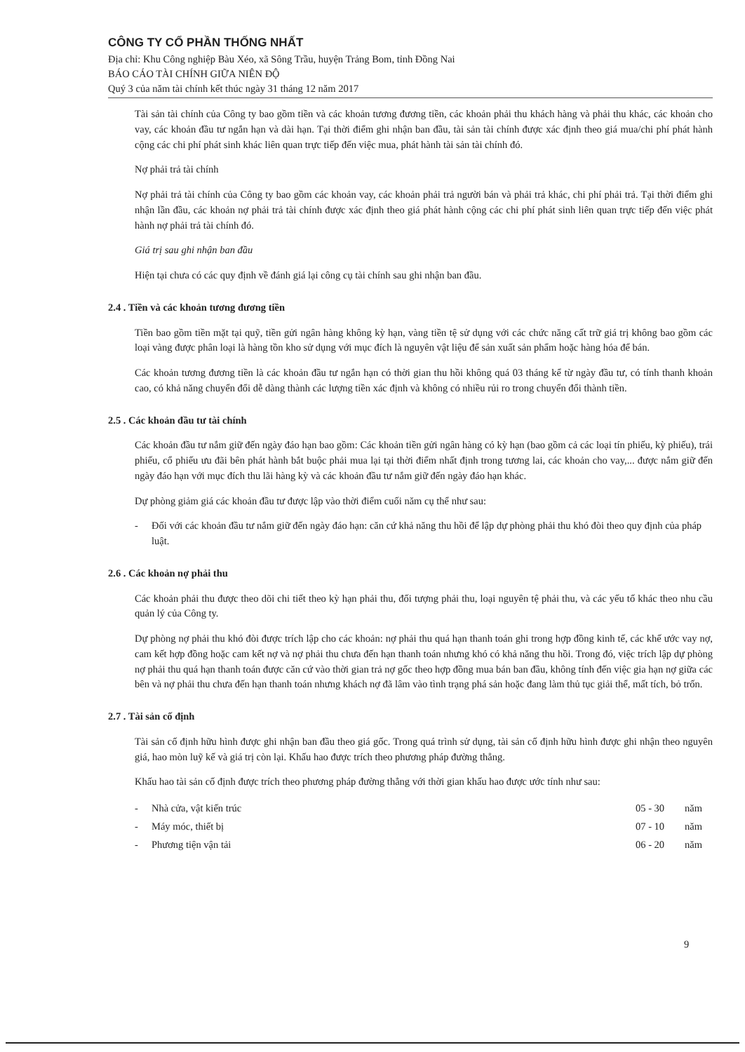CÔNG TY CỔ PHẦN THỐNG NHẤT
Địa chỉ: Khu Công nghiệp Bàu Xéo, xã Sông Trầu, huyện Trảng Bom, tỉnh Đồng Nai
BÁO CÁO TÀI CHÍNH GIỮA NIÊN ĐỘ
Quý 3 của năm tài chính kết thúc ngày 31 tháng 12 năm 2017
Tài sản tài chính của Công ty bao gồm tiền và các khoản tương đương tiền, các khoản phải thu khách hàng và phải thu khác, các khoản cho vay, các khoản đầu tư ngắn hạn và dài hạn. Tại thời điểm ghi nhận ban đầu, tài sản tài chính được xác định theo giá mua/chi phí phát hành cộng các chi phí phát sinh khác liên quan trực tiếp đến việc mua, phát hành tài sản tài chính đó.
Nợ phải trả tài chính
Nợ phải trả tài chính của Công ty bao gồm các khoản vay, các khoản phải trả người bán và phải trả khác, chi phí phải trả. Tại thời điểm ghi nhận lần đầu, các khoản nợ phải trả tài chính được xác định theo giá phát hành cộng các chi phí phát sinh liên quan trực tiếp đến việc phát hành nợ phải trả tài chính đó.
Giá trị sau ghi nhận ban đầu
Hiện tại chưa có các quy định về đánh giá lại công cụ tài chính sau ghi nhận ban đầu.
2.4 . Tiền và các khoản tương đương tiền
Tiền bao gồm tiền mặt tại quỹ, tiền gửi ngân hàng không kỳ hạn, vàng tiền tệ sử dụng với các chức năng cất trữ giá trị không bao gồm các loại vàng được phân loại là hàng tồn kho sử dụng với mục đích là nguyên vật liệu để sản xuất sản phẩm hoặc hàng hóa để bán.
Các khoản tương đương tiền là các khoản đầu tư ngắn hạn có thời gian thu hồi không quá 03 tháng kể từ ngày đầu tư, có tính thanh khoản cao, có khả năng chuyển đổi dễ dàng thành các lượng tiền xác định và không có nhiều rủi ro trong chuyển đổi thành tiền.
2.5 . Các khoản đầu tư tài chính
Các khoản đầu tư nắm giữ đến ngày đáo hạn bao gồm: Các khoản tiền gửi ngân hàng có kỳ hạn (bao gồm cả các loại tín phiếu, kỳ phiếu), trái phiếu, cổ phiếu ưu đãi bên phát hành bắt buộc phải mua lại tại thời điểm nhất định trong tương lai, các khoản cho vay,... được nắm giữ đến ngày đáo hạn với mục đích thu lãi hàng kỳ và các khoản đầu tư nắm giữ đến ngày đáo hạn khác.
Dự phòng giảm giá các khoản đầu tư được lập vào thời điểm cuối năm cụ thể như sau:
- Đối với các khoản đầu tư nắm giữ đến ngày đáo hạn: căn cứ khả năng thu hồi để lập dự phòng phải thu khó đòi theo quy định của pháp luật.
2.6 . Các khoản nợ phải thu
Các khoản phải thu được theo dõi chi tiết theo kỳ hạn phải thu, đối tượng phải thu, loại nguyên tệ phải thu, và các yếu tố khác theo nhu cầu quản lý của Công ty.
Dự phòng nợ phải thu khó đòi được trích lập cho các khoản: nợ phải thu quá hạn thanh toán ghi trong hợp đồng kinh tế, các khế ước vay nợ, cam kết hợp đồng hoặc cam kết nợ và nợ phải thu chưa đến hạn thanh toán nhưng khó có khả năng thu hồi. Trong đó, việc trích lập dự phòng nợ phải thu quá hạn thanh toán được căn cứ vào thời gian trả nợ gốc theo hợp đồng mua bán ban đầu, không tính đến việc gia hạn nợ giữa các bên và nợ phải thu chưa đến hạn thanh toán nhưng khách nợ đã lâm vào tình trạng phá sản hoặc đang làm thủ tục giải thể, mất tích, bỏ trốn.
2.7 . Tài sản cố định
Tài sản cố định hữu hình được ghi nhận ban đầu theo giá gốc. Trong quá trình sử dụng, tài sản cố định hữu hình được ghi nhận theo nguyên giá, hao mòn luỹ kế và giá trị còn lại. Khấu hao được trích theo phương pháp đường thẳng.
Khấu hao tài sản cố định được trích theo phương pháp đường thẳng với thời gian khấu hao được ước tính như sau:
| - | Nhà cửa, vật kiến trúc | 05 - 30 | năm |
| - | Máy móc, thiết bị | 07 - 10 | năm |
| - | Phương tiện vận tải | 06 - 20 | năm |
9